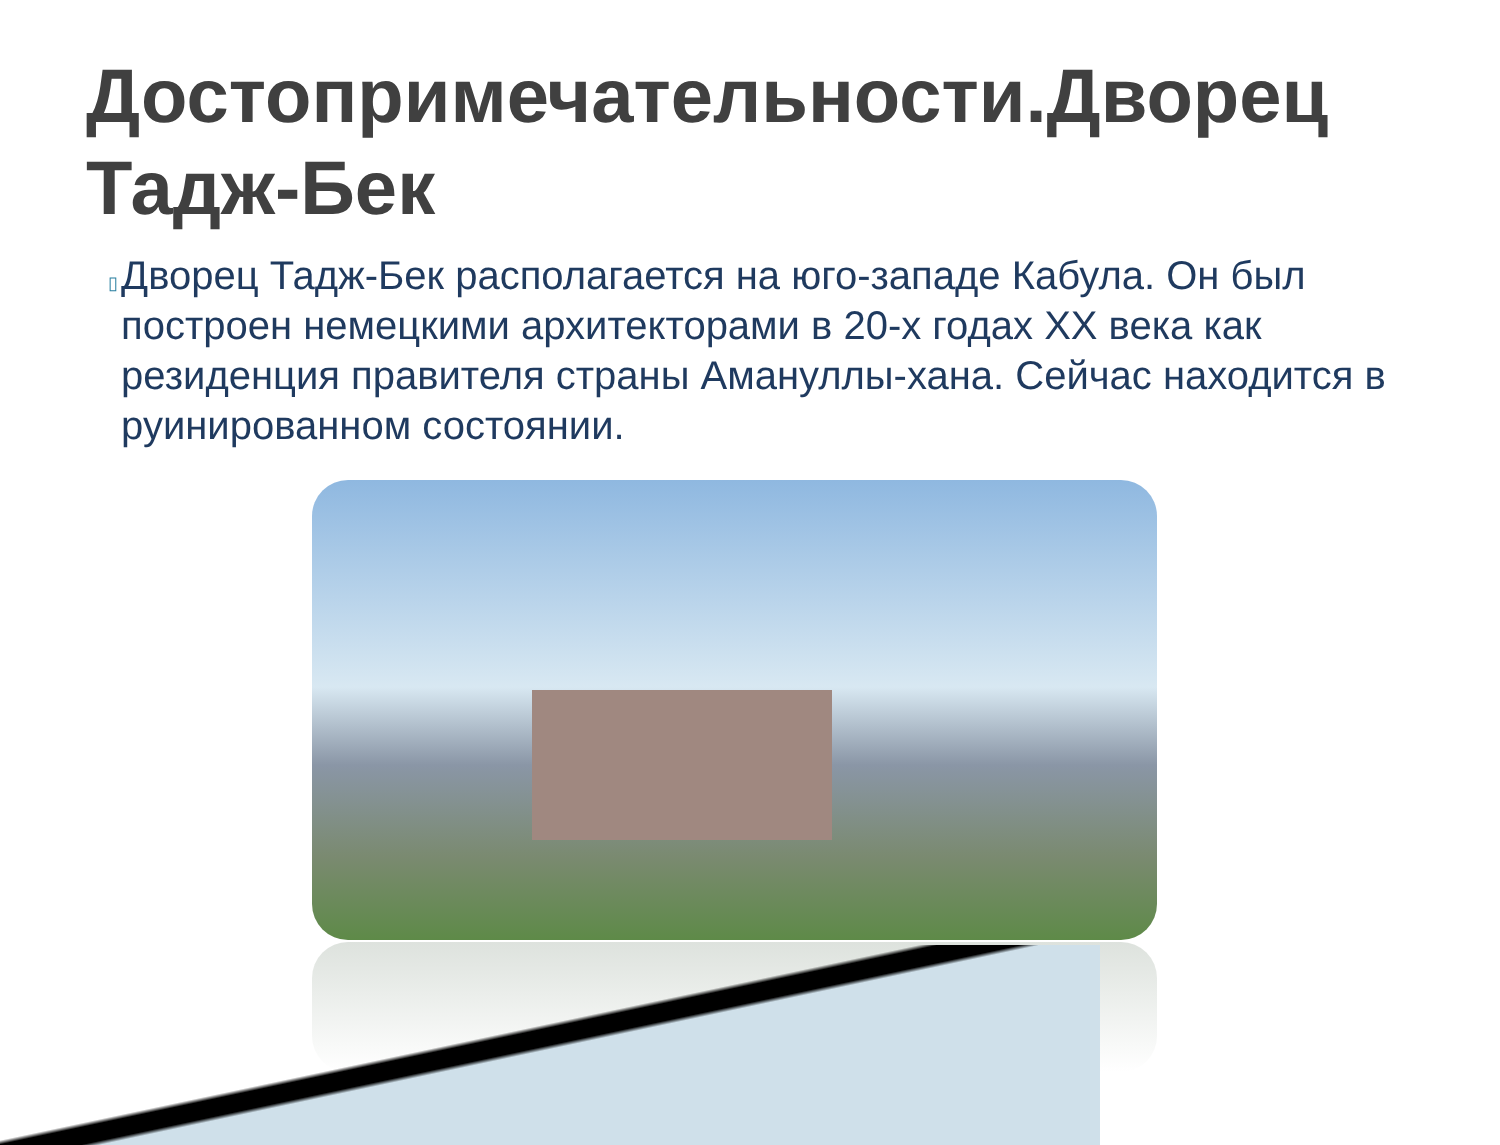Достопримечательности.Дворец Тадж-Бек
▯
Дворец Тадж-Бек располагается на юго-западе Кабула. Он был построен немецкими архитекторами в 20-х годах XX века как резиденция правителя страны Амануллы-хана. Сейчас находится в руинированном состоянии.